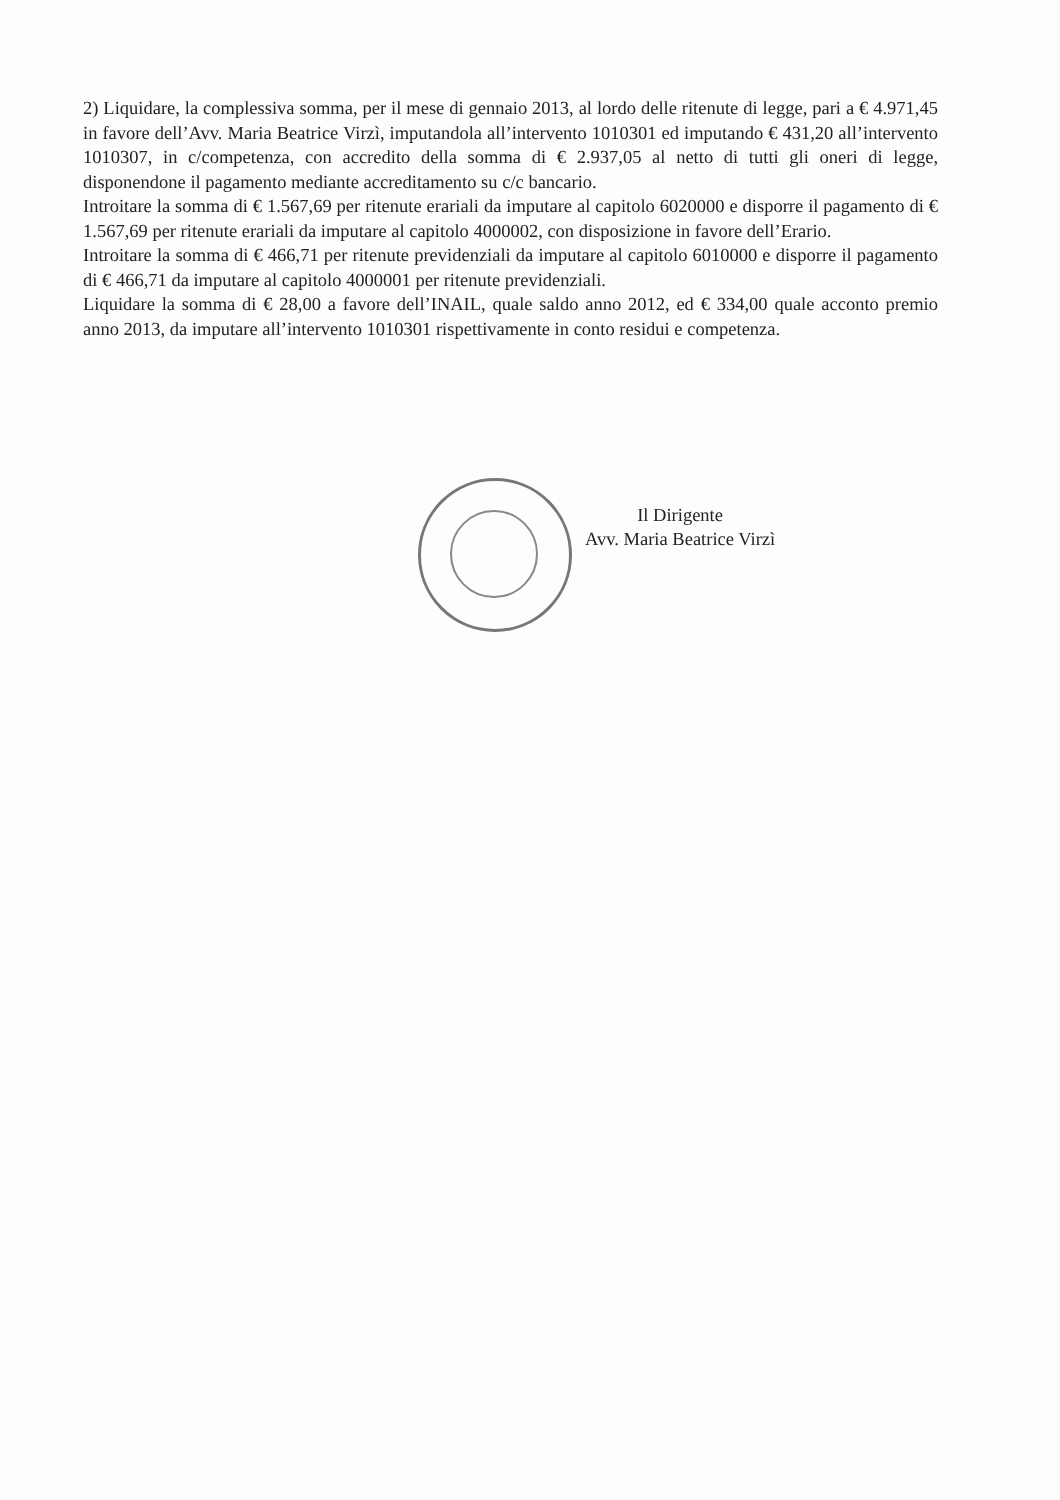2) Liquidare, la complessiva somma, per il mese di gennaio 2013, al lordo delle ritenute di legge, pari a € 4.971,45 in favore dell’Avv. Maria Beatrice Virzì, imputandola all’intervento 1010301 ed imputando € 431,20 all’intervento 1010307, in c/competenza, con accredito della somma di € 2.937,05 al netto di tutti gli oneri di legge, disponendone il pagamento mediante accreditamento su c/c bancario.
Introitare la somma di € 1.567,69 per ritenute erariali da imputare al capitolo 6020000 e disporre il pagamento di € 1.567,69 per ritenute erariali da imputare al capitolo 4000002, con disposizione in favore dell’Erario.
Introitare la somma di € 466,71 per ritenute previdenziali da imputare al capitolo 6010000 e disporre il pagamento di € 466,71 da imputare al capitolo 4000001 per ritenute previdenziali.
Liquidare la somma di € 28,00 a favore dell’INAIL, quale saldo anno 2012, ed € 334,00 quale acconto premio anno 2013, da imputare all’intervento 1010301 rispettivamente in conto residui e competenza.
Il Dirigente
Avv. Maria Beatrice Virzì